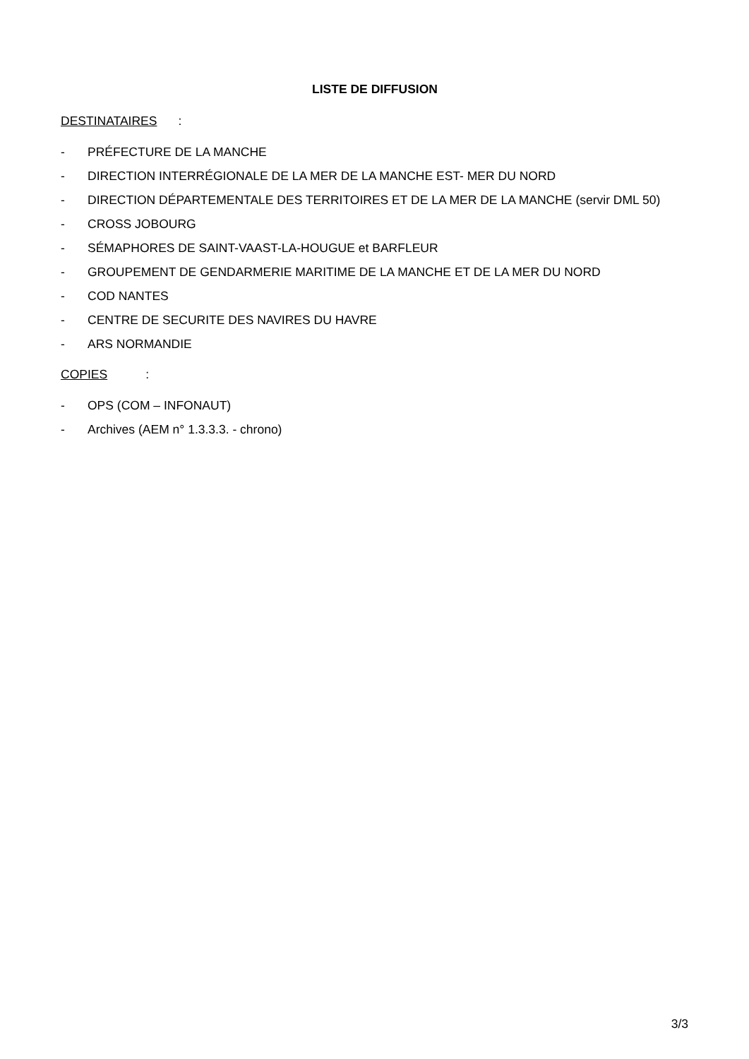LISTE DE DIFFUSION
DESTINATAIRES:
- PRÉFECTURE DE LA MANCHE
- DIRECTION INTERRÉGIONALE DE LA MER DE LA MANCHE EST- MER DU NORD
- DIRECTION DÉPARTEMENTALE DES TERRITOIRES ET DE LA MER DE LA MANCHE (servir DML 50)
- CROSS JOBOURG
- SÉMAPHORES DE SAINT-VAAST-LA-HOUGUE et BARFLEUR
- GROUPEMENT DE GENDARMERIE MARITIME DE LA MANCHE ET DE LA MER DU NORD
- COD NANTES
- CENTRE DE SECURITE DES NAVIRES DU HAVRE
- ARS NORMANDIE
COPIES:
- OPS (COM – INFONAUT)
- Archives (AEM n° 1.3.3.3. - chrono)
3/3